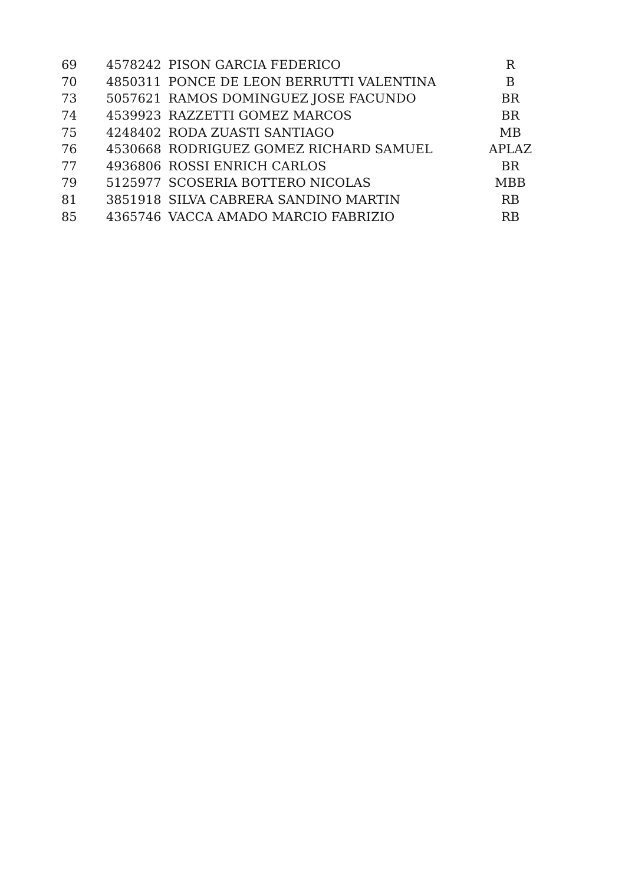| 69 | 4578242 | PISON GARCIA FEDERICO | R |
| 70 | 4850311 | PONCE DE LEON BERRUTTI VALENTINA | B |
| 73 | 5057621 | RAMOS DOMINGUEZ JOSE FACUNDO | BR |
| 74 | 4539923 | RAZZETTI GOMEZ MARCOS | BR |
| 75 | 4248402 | RODA ZUASTI SANTIAGO | MB |
| 76 | 4530668 | RODRIGUEZ GOMEZ RICHARD SAMUEL | APLAZ |
| 77 | 4936806 | ROSSI ENRICH CARLOS | BR |
| 79 | 5125977 | SCOSERIA BOTTERO NICOLAS | MBB |
| 81 | 3851918 | SILVA CABRERA SANDINO MARTIN | RB |
| 85 | 4365746 | VACCA AMADO MARCIO FABRIZIO | RB |